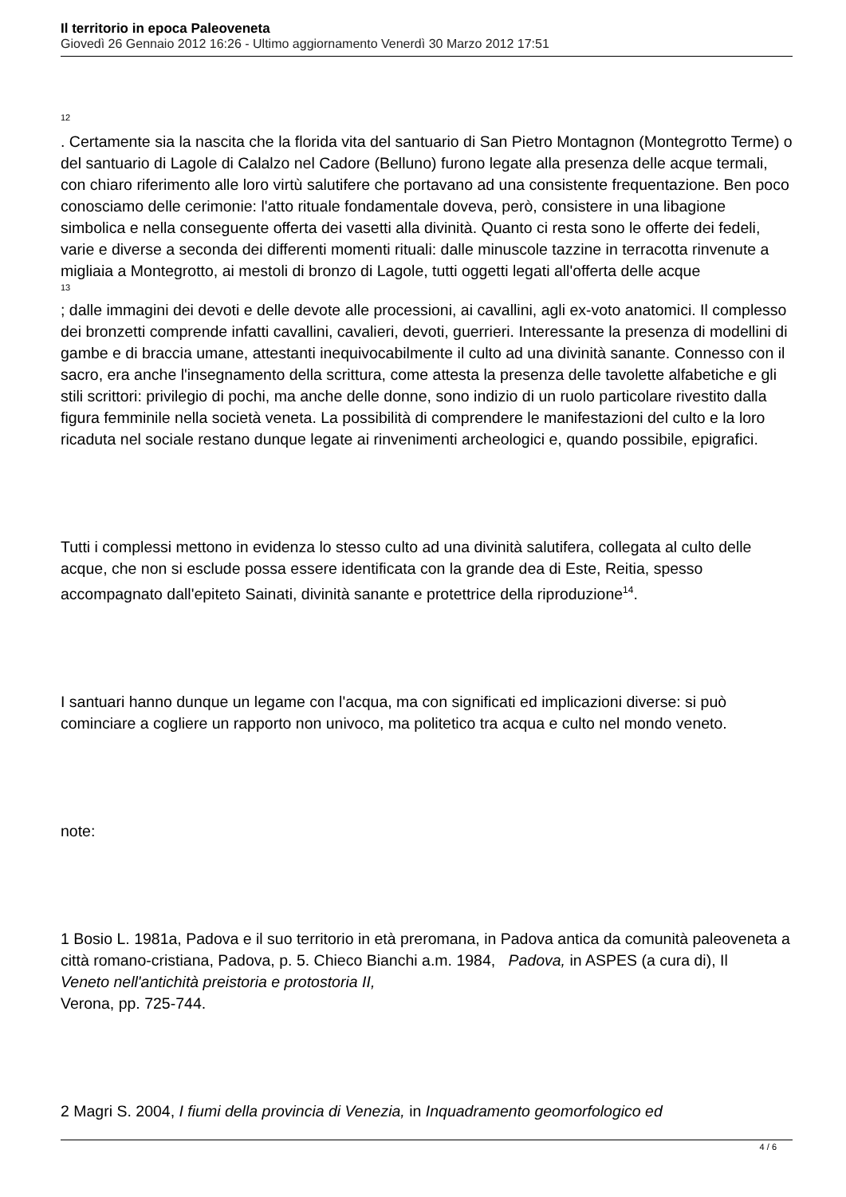Il territorio in epoca Paleoveneta
Giovedì 26 Gennaio 2012 16:26 - Ultimo aggiornamento Venerdì 30 Marzo 2012 17:51
12
. Certamente sia la nascita che la florida vita del santuario di San Pietro Montagnon (Montegrotto Terme) o del santuario di Lagole di Calalzo nel Cadore (Belluno) furono legate alla presenza delle acque termali, con chiaro riferimento alle loro virtù salutifere che portavano ad una consistente frequentazione. Ben poco conosciamo delle cerimonie: l'atto rituale fondamentale doveva, però, consistere in una libagione simbolica e nella conseguente offerta dei vasetti alla divinità. Quanto ci resta sono le offerte dei fedeli, varie e diverse a seconda dei differenti momenti rituali: dalle minuscole tazzine in terracotta rinvenute a migliaia a Montegrotto, ai mestoli di bronzo di Lagole, tutti oggetti legati all'offerta delle acque
13
; dalle immagini dei devoti e delle devote alle processioni, ai cavallini, agli ex-voto anatomici. Il complesso dei bronzetti comprende infatti cavallini, cavalieri, devoti, guerrieri. Interessante la presenza di modellini di gambe e di braccia umane, attestanti inequivocabilmente il culto ad una divinità sanante. Connesso con il sacro, era anche l'insegnamento della scrittura, come attesta la presenza delle tavolette alfabetiche e gli stili scrittori: privilegio di pochi, ma anche delle donne, sono indizio di un ruolo particolare rivestito dalla figura femminile nella società veneta. La possibilità di comprendere le manifestazioni del culto e la loro ricaduta nel sociale restano dunque legate ai rinvenimenti archeologici e, quando possibile, epigrafici.
Tutti i complessi mettono in evidenza lo stesso culto ad una divinità salutifera, collegata al culto delle acque, che non si esclude possa essere identificata con la grande dea di Este, Reitia, spesso accompagnato dall'epiteto Sainati, divinità sanante e protettrice della riproduzione<sup>14</sup>.
I santuari hanno dunque un legame con l'acqua, ma con significati ed implicazioni diverse: si può cominciare a cogliere un rapporto non univoco, ma politetico tra acqua e culto nel mondo veneto.
note:
1 Bosio L. 1981a, Padova e il suo territorio in età preromana, in Padova antica da comunità paleoveneta a città romano-cristiana, Padova, p. 5. Chieco Bianchi a.m. 1984, Padova, in ASPES (a cura di), Il
Veneto nell'antichità preistoria e protostoria II,
Verona, pp. 725-744.
2 Magri S. 2004, I fiumi della provincia di Venezia, in Inquadramento geomorfologico ed
4 / 6